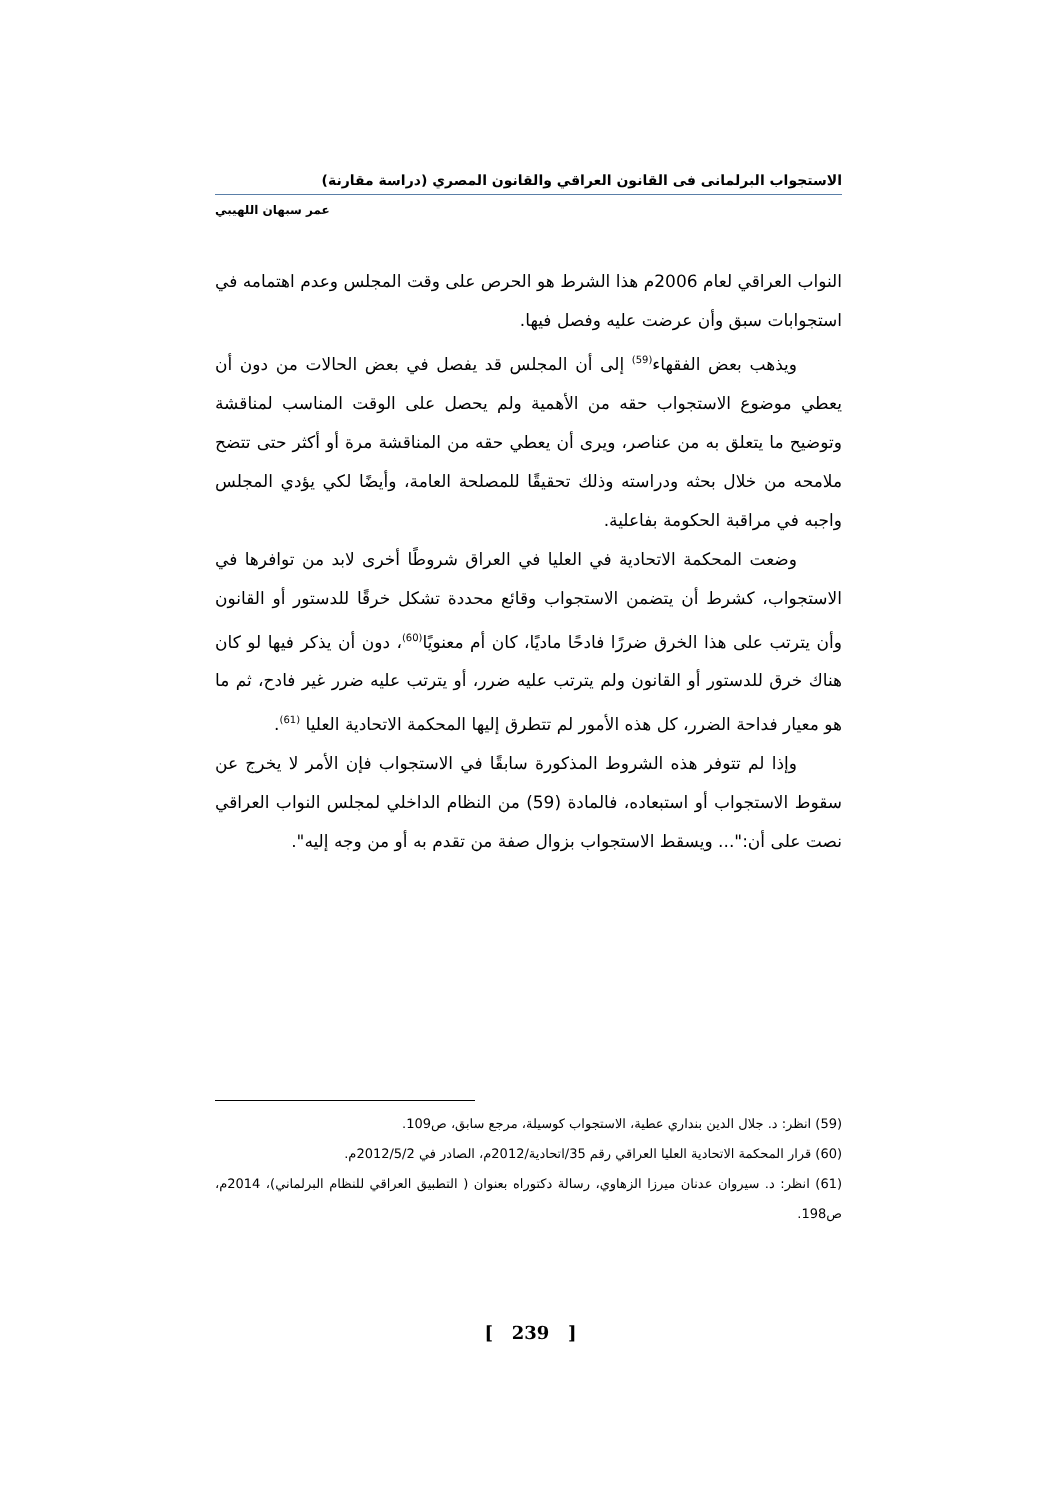الاستجواب البرلمانى فى القانون العراقي والقانون المصري (دراسة مقارنة)
عمر سبهان اللهيبي
النواب العراقي لعام 2006م هذا الشرط هو الحرص على وقت المجلس وعدم اهتمامه في استجوابات سبق وأن عرضت عليه وفصل فيها.
ويذهب بعض الفقهاء<sup>(59)</sup> إلى أن المجلس قد يفصل في بعض الحالات من دون أن يعطي موضوع الاستجواب حقه من الأهمية ولم يحصل على الوقت المناسب لمناقشة وتوضيح ما يتعلق به من عناصر، ويرى أن يعطي حقه من المناقشة مرة أو أكثر حتى تتضح ملامحه من خلال بحثه ودراسته وذلك تحقيقًا للمصلحة العامة، وأيضًا لكي يؤدي المجلس واجبه في مراقبة الحكومة بفاعلية.
وضعت المحكمة الاتحادية في العليا في العراق شروطًا أخرى لابد من توافرها في الاستجواب، كشرط أن يتضمن الاستجواب وقائع محددة تشكل خرقًا للدستور أو القانون وأن يترتب على هذا الخرق ضررًا فادحًا ماديًا، كان أم معنويًا<sup>(60)</sup>، دون أن يذكر فيها لو كان هناك خرق للدستور أو القانون ولم يترتب عليه ضرر، أو يترتب عليه ضرر غير فادح، ثم ما هو معيار فداحة الضرر، كل هذه الأمور لم تتطرق إليها المحكمة الاتحادية العليا <sup>(61)</sup>.
وإذا لم تتوفر هذه الشروط المذكورة سابقًا في الاستجواب فإن الأمر لا يخرج عن سقوط الاستجواب أو استبعاده، فالمادة (59) من النظام الداخلي لمجلس النواب العراقي نصت على أن:"... ويسقط الاستجواب بزوال صفة من تقدم به أو من وجه إليه".
(59) انظر: د. جلال الدين بنداري عطية، الاستجواب كوسيلة، مرجع سابق، ص109.
(60) قرار المحكمة الاتحادية العليا العراقي رقم 35/اتحادية/2012م، الصادر في 2012/5/2م.
(61) انظر: د. سيروان عدنان ميرزا الزهاوي، رسالة دكتوراه بعنوان ( التطبيق العراقي للنظام البرلماني)، 2014م، ص198.
[ 239 ]